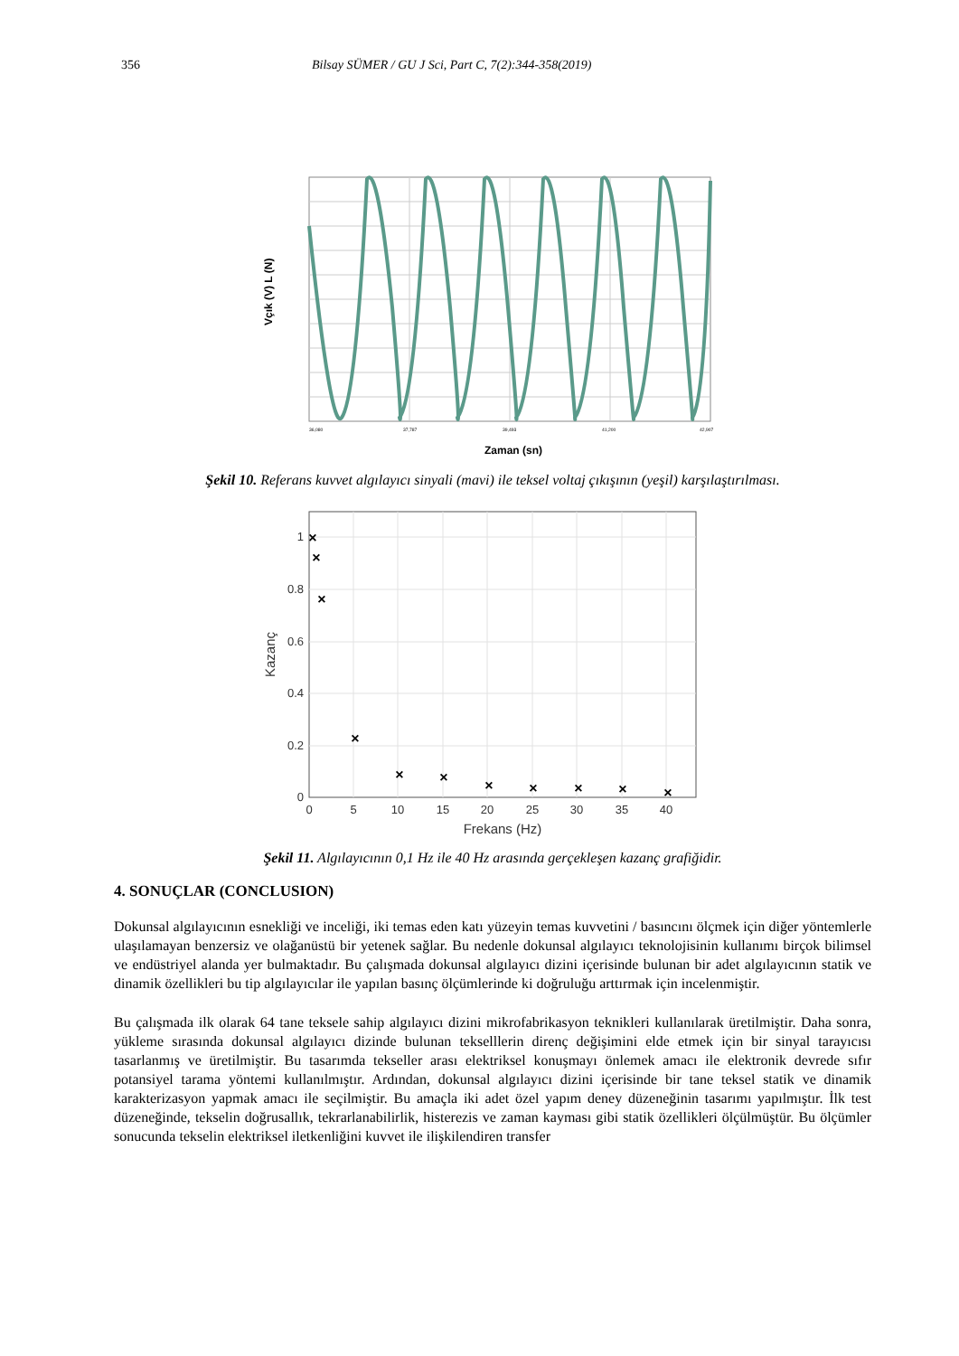356 Bilsay SÜMER / GU J Sci, Part C, 7(2):344-358(2019)
Vçık (V) L (N)
36,080
37,787
39,493
41,200
42,907
Zaman (sn)
Şekil 10. Referans kuvvet algılayıcı sinyali (mavi) ile teksel voltaj çıkışının (yeşil) karşılaştırılması.
×
×
×
×
×
×
×
×
×
×
×
1
0.8
0.6
0.4
0.2
0
0
5
10
15
20
25
30
35
40
Frekans (Hz)
Kazanç
Şekil 11. Algılayıcının 0,1 Hz ile 40 Hz arasında gerçekleşen kazanç grafiğidir.
4. SONUÇLAR (CONCLUSION)
Dokunsal algılayıcının esnekliği ve inceliği, iki temas eden katı yüzeyin temas kuvvetini / basıncını ölçmek için diğer yöntemlerle ulaşılamayan benzersiz ve olağanüstü bir yetenek sağlar. Bu nedenle dokunsal algılayıcı teknolojisinin kullanımı birçok bilimsel ve endüstriyel alanda yer bulmaktadır. Bu çalışmada dokunsal algılayıcı dizini içerisinde bulunan bir adet algılayıcının statik ve dinamik özellikleri bu tip algılayıcılar ile yapılan basınç ölçümlerinde ki doğruluğu arttırmak için incelenmiştir.
Bu çalışmada ilk olarak 64 tane teksele sahip algılayıcı dizini mikrofabrikasyon teknikleri kullanılarak üretilmiştir. Daha sonra, yükleme sırasında dokunsal algılayıcı dizinde bulunan tekselllerin direnç değişimini elde etmek için bir sinyal tarayıcısı tasarlanmış ve üretilmiştir. Bu tasarımda tekseller arası elektriksel konuşmayı önlemek amacı ile elektronik devrede sıfır potansiyel tarama yöntemi kullanılmıştır. Ardından, dokunsal algılayıcı dizini içerisinde bir tane teksel statik ve dinamik karakterizasyon yapmak amacı ile seçilmiştir. Bu amaçla iki adet özel yapım deney düzeneğinin tasarımı yapılmıştır. İlk test düzeneğinde, tekselin doğrusallık, tekrarlanabilirlik, histerezis ve zaman kayması gibi statik özellikleri ölçülmüştür. Bu ölçümler sonucunda tekselin elektriksel iletkenliğini kuvvet ile ilişkilendiren transfer